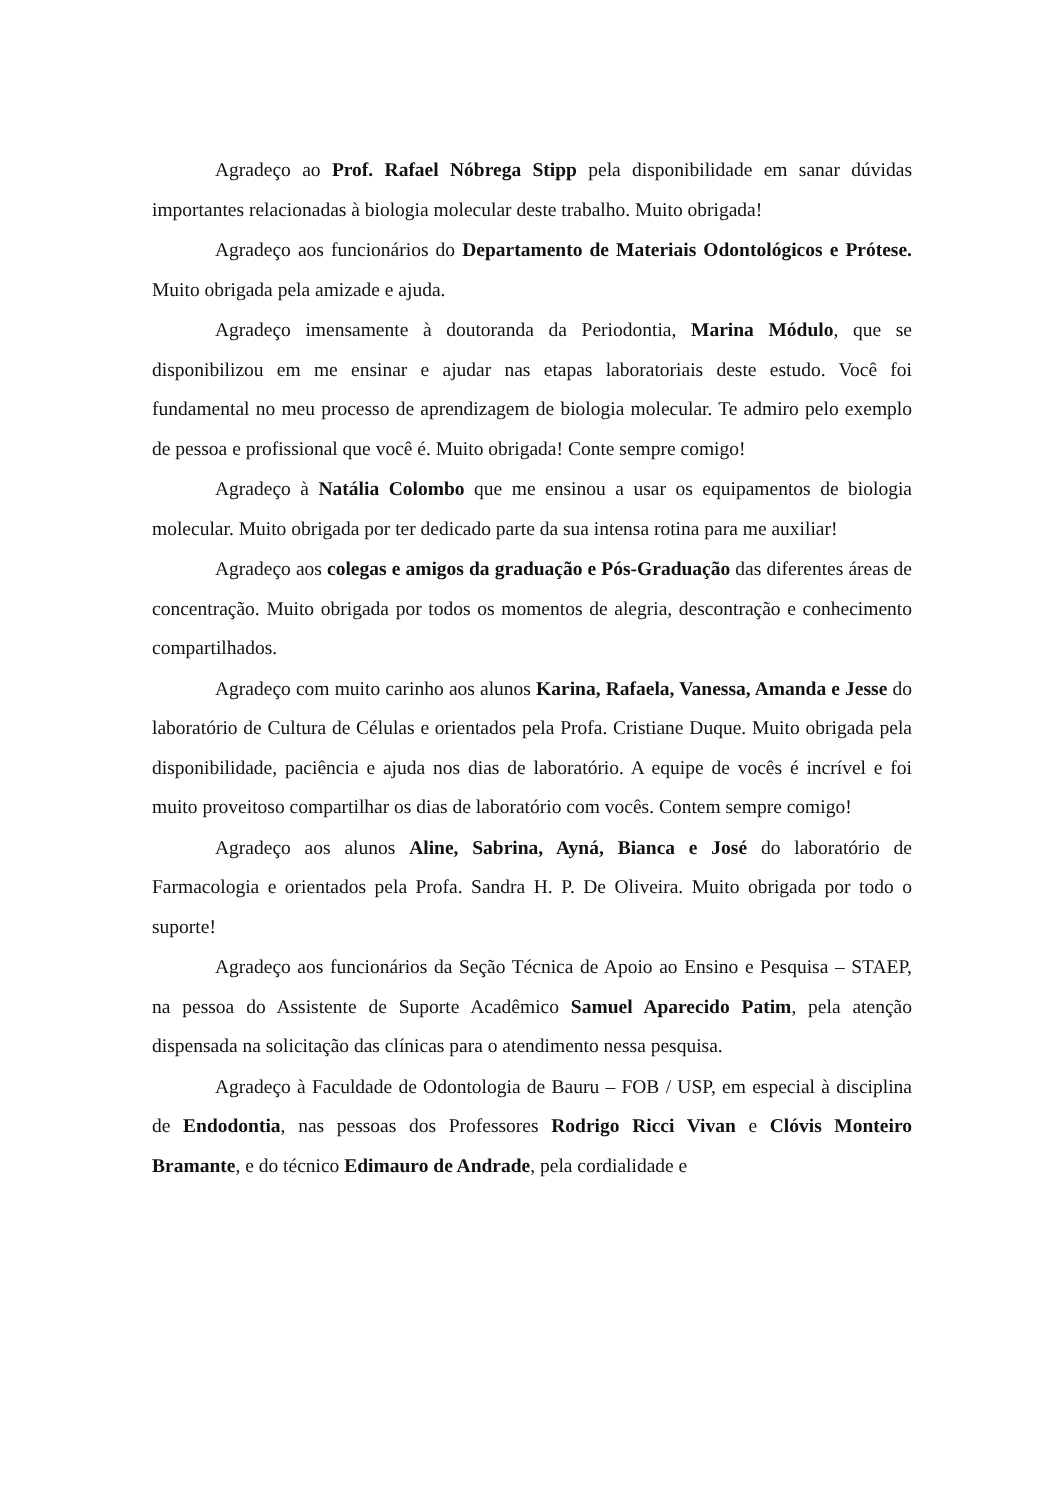Agradeço ao Prof. Rafael Nóbrega Stipp pela disponibilidade em sanar dúvidas importantes relacionadas à biologia molecular deste trabalho. Muito obrigada!
Agradeço aos funcionários do Departamento de Materiais Odontológicos e Prótese. Muito obrigada pela amizade e ajuda.
Agradeço imensamente à doutoranda da Periodontia, Marina Módulo, que se disponibilizou em me ensinar e ajudar nas etapas laboratoriais deste estudo. Você foi fundamental no meu processo de aprendizagem de biologia molecular. Te admiro pelo exemplo de pessoa e profissional que você é. Muito obrigada! Conte sempre comigo!
Agradeço à Natália Colombo que me ensinou a usar os equipamentos de biologia molecular. Muito obrigada por ter dedicado parte da sua intensa rotina para me auxiliar!
Agradeço aos colegas e amigos da graduação e Pós-Graduação das diferentes áreas de concentração. Muito obrigada por todos os momentos de alegria, descontração e conhecimento compartilhados.
Agradeço com muito carinho aos alunos Karina, Rafaela, Vanessa, Amanda e Jesse do laboratório de Cultura de Células e orientados pela Profa. Cristiane Duque. Muito obrigada pela disponibilidade, paciência e ajuda nos dias de laboratório. A equipe de vocês é incrível e foi muito proveitoso compartilhar os dias de laboratório com vocês. Contem sempre comigo!
Agradeço aos alunos Aline, Sabrina, Ayná, Bianca e José do laboratório de Farmacologia e orientados pela Profa. Sandra H. P. De Oliveira. Muito obrigada por todo o suporte!
Agradeço aos funcionários da Seção Técnica de Apoio ao Ensino e Pesquisa – STAEP, na pessoa do Assistente de Suporte Acadêmico Samuel Aparecido Patim, pela atenção dispensada na solicitação das clínicas para o atendimento nessa pesquisa.
Agradeço à Faculdade de Odontologia de Bauru – FOB / USP, em especial à disciplina de Endodontia, nas pessoas dos Professores Rodrigo Ricci Vivan e Clóvis Monteiro Bramante, e do técnico Edimauro de Andrade, pela cordialidade e